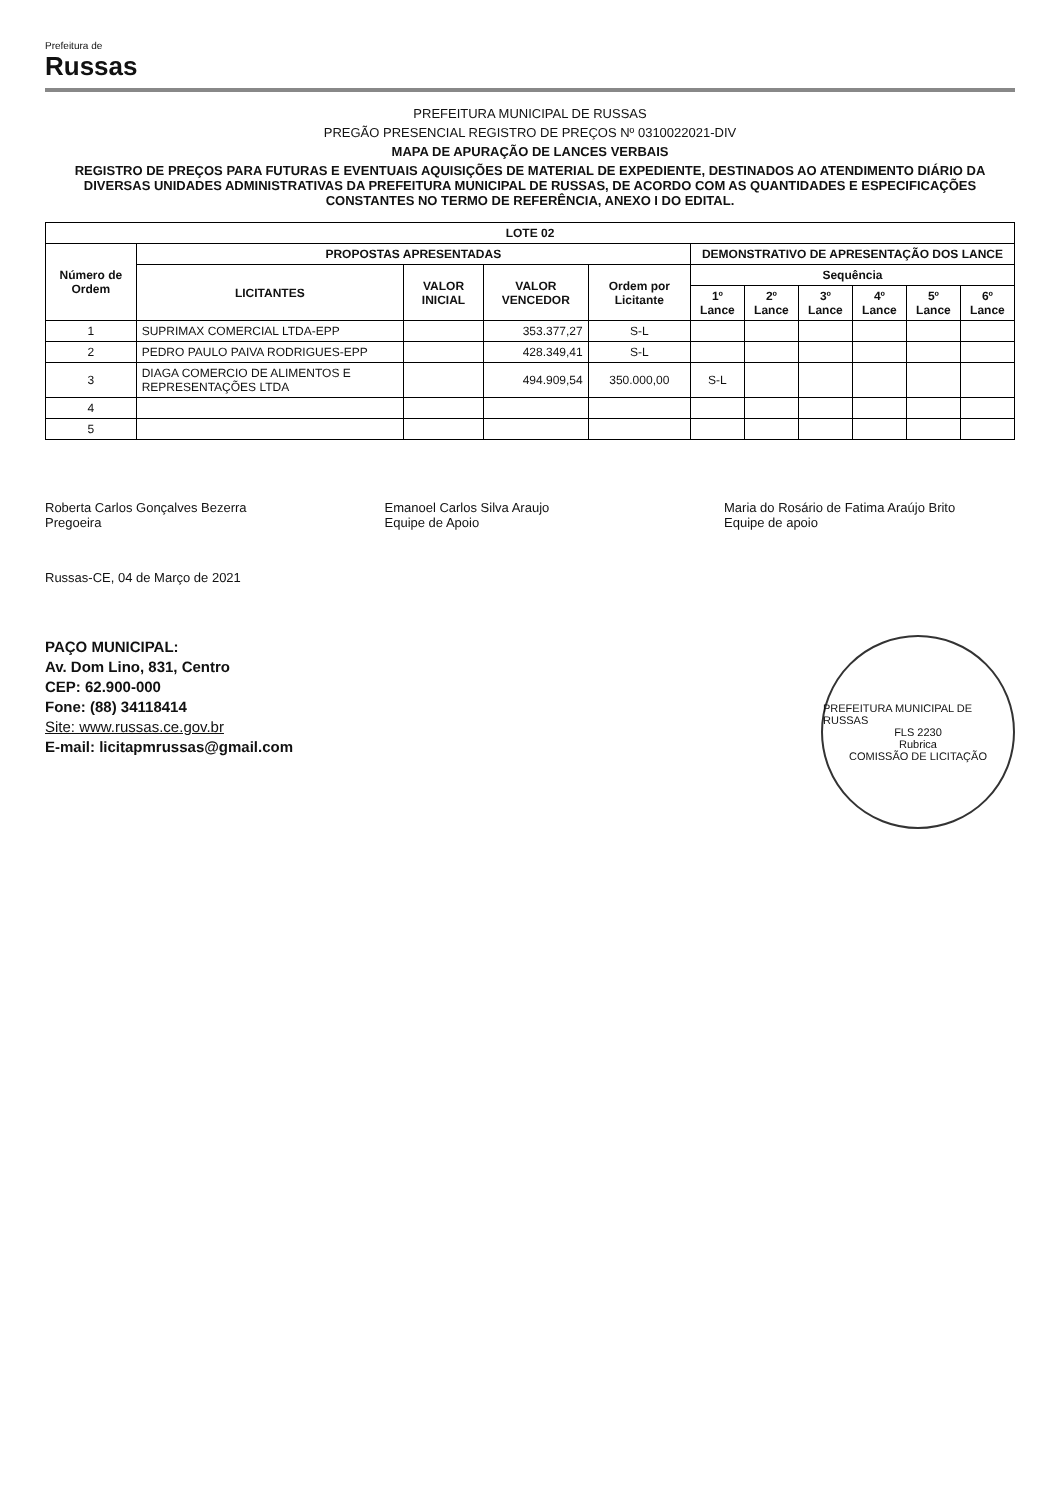Prefeitura de
Russas
PREFEITURA MUNICIPAL DE RUSSAS
PREGÃO PRESENCIAL REGISTRO DE PREÇOS Nº 0310022021-DIV
MAPA DE APURAÇÃO DE LANCES VERBAIS
REGISTRO DE PREÇOS PARA FUTURAS E EVENTUAIS AQUISIÇÕES DE MATERIAL DE EXPEDIENTE, DESTINADOS AO ATENDIMENTO DIÁRIO DA DIVERSAS UNIDADES ADMINISTRATIVAS DA PREFEITURA MUNICIPAL DE RUSSAS, DE ACORDO COM AS QUANTIDADES E ESPECIFICAÇÕES CONSTANTES NO TERMO DE REFERÊNCIA, ANEXO I DO EDITAL.
| LOTE 02 | | | | | | | | | | |
| --- | --- | --- | --- | --- | --- | --- | --- | --- | --- | --- |
| Número de Ordem | PROPOSTAS APRESENTADAS | | | | DEMONSTRATIVO DE APRESENTAÇÃO DOS LANCE | | | | | |
| | LICITANTES | VALOR INICIAL | VALOR VENCEDOR | Ordem por Licitante | Sequência | | | | | |
| | | | | | 1º Lance | 2º Lance | 3º Lance | 4º Lance | 5º Lance | 6º Lance |
| 1 | SUPRIMAX COMERCIAL LTDA-EPP | | 353.377,27 | S-L | | | | | | |
| 2 | PEDRO PAULO PAIVA RODRIGUES-EPP | | 428.349,41 | S-L | | | | | | |
| 3 | DIAGA COMERCIO DE ALIMENTOS E REPRESENTAÇÕES LTDA | | 494.909,54 | 350.000,00 | S-L | | | | | |
| 4 | | | | | | | | | | |
| 5 | | | | | | | | | | |
Roberta Carlos Gonçalves Bezerra
Pregoeira
Emanoel Carlos Silva Araujo
Equipe de Apoio
Maria do Rosário de Fatima Araújo Brito
Equipe de apoio
Russas-CE, 04 de Março de 2021
PAÇO MUNICIPAL:
Av. Dom Lino, 831, Centro
CEP: 62.900-000
Fone: (88) 34118414
Site: www.russas.ce.gov.br
E-mail: licitapmrussas@gmail.com
PREFEITURA MUNICIPAL DE RUSSAS
FLS 2230
Rubrica
COMISSÃO DE LICITAÇÃO